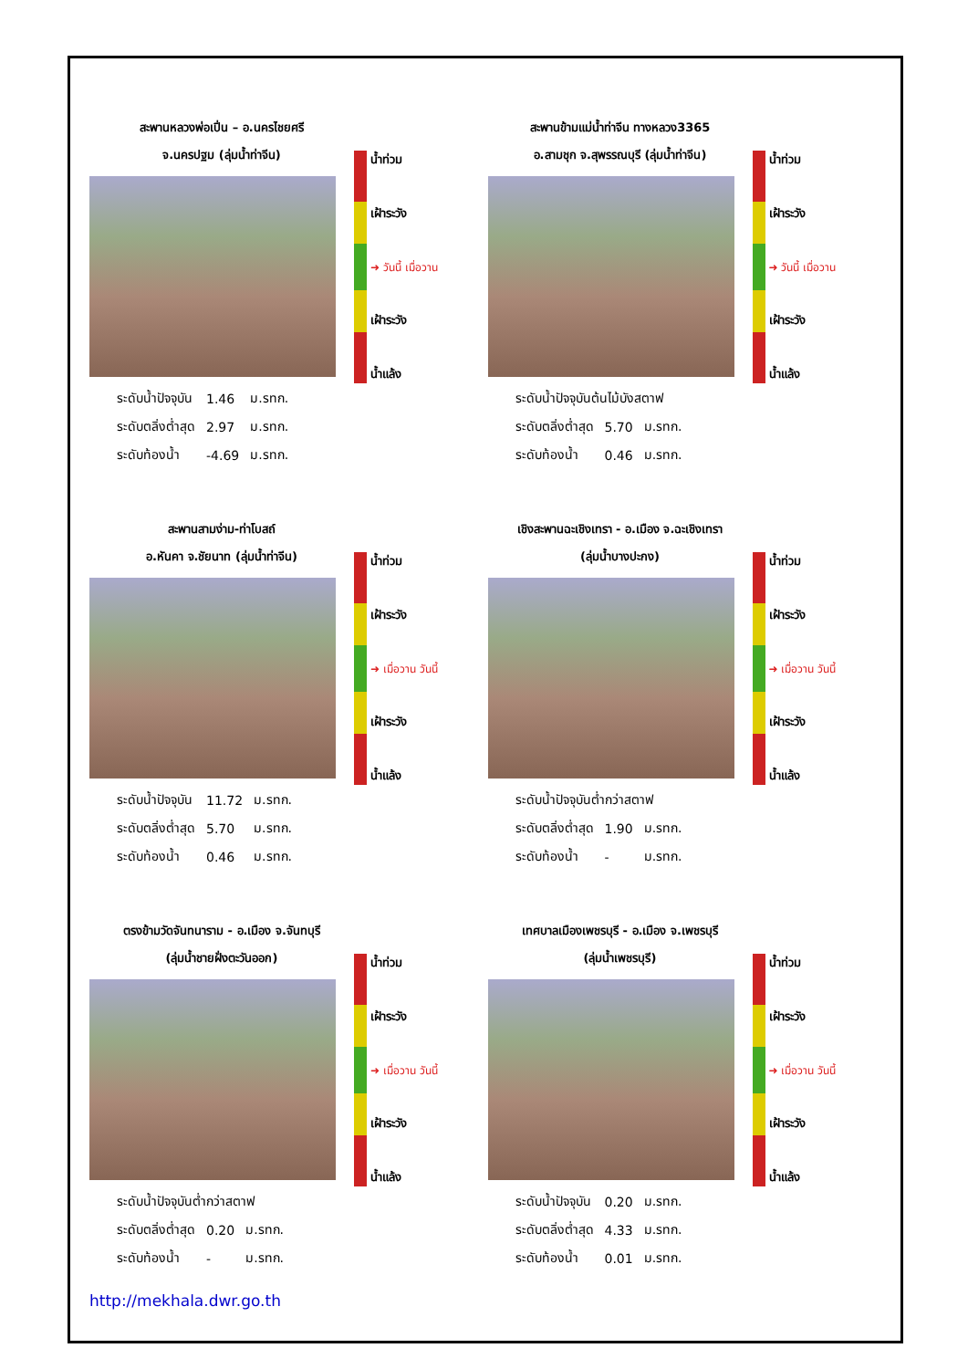สะพานหลวงพ่อเปิ่น – อ.นครไชยศรี
จ.นครปฐม (ลุ่มน้ำท่าจีน)
| ระดับน้ำปัจจุบัน | 1.46 | ม.รทก. |
| ระดับตลิ่งต่ำสุด | 2.97 | ม.รทก. |
| ระดับท้องน้ำ | -4.69 | ม.รทก. |
น้ำท่วม
เฝ้าระวัง
➜ วันนี้ เมื่อวาน
เฝ้าระวัง
น้ำแล้ง
สะพานข้ามแม่น้ำท่าจีน ทางหลวง3365
อ.สามชุก จ.สุพรรณบุรี (ลุ่มน้ำท่าจีน)
| ระดับน้ำปัจจุบันต้นไม้บังสตาฟ | | |
| ระดับตลิ่งต่ำสุด | 5.70 | ม.รทก. |
| ระดับท้องน้ำ | 0.46 | ม.รทก. |
น้ำท่วม
เฝ้าระวัง
➜ วันนี้ เมื่อวาน
เฝ้าระวัง
น้ำแล้ง
สะพานสามง่าม-ท่าโบสถ์
อ.หันคา จ.ชัยนาท (ลุ่มน้ำท่าจีน)
| ระดับน้ำปัจจุบัน | 11.72 | ม.รทก. |
| ระดับตลิ่งต่ำสุด | 5.70 | ม.รทก. |
| ระดับท้องน้ำ | 0.46 | ม.รทก. |
น้ำท่วม
เฝ้าระวัง
➜ เมื่อวาน วันนี้
เฝ้าระวัง
น้ำแล้ง
เชิงสะพานฉะเชิงเทรา - อ.เมือง จ.ฉะเชิงเทรา
(ลุ่มน้ำบางปะกง)
| ระดับน้ำปัจจุบันต่ำกว่าสตาฟ | | |
| ระดับตลิ่งต่ำสุด | 1.90 | ม.รทก. |
| ระดับท้องน้ำ | - | ม.รทก. |
น้ำท่วม
เฝ้าระวัง
➜ เมื่อวาน วันนี้
เฝ้าระวัง
น้ำแล้ง
ตรงข้ามวัดจันทนาราม - อ.เมือง จ.จันทบุรี
(ลุ่มน้ำชายฝั่งตะวันออก)
| ระดับน้ำปัจจุบันต่ำกว่าสตาฟ | | |
| ระดับตลิ่งต่ำสุด | 0.20 | ม.รทก. |
| ระดับท้องน้ำ | - | ม.รทก. |
น้ำท่วม
เฝ้าระวัง
➜ เมื่อวาน วันนี้
เฝ้าระวัง
น้ำแล้ง
เทศบาลเมืองเพชรบุรี - อ.เมือง จ.เพชรบุรี
(ลุ่มน้ำเพชรบุรี)
| ระดับน้ำปัจจุบัน | 0.20 | ม.รทก. |
| ระดับตลิ่งต่ำสุด | 4.33 | ม.รทก. |
| ระดับท้องน้ำ | 0.01 | ม.รทก. |
น้ำท่วม
เฝ้าระวัง
➜ เมื่อวาน วันนี้
เฝ้าระวัง
น้ำแล้ง
http://mekhala.dwr.go.th